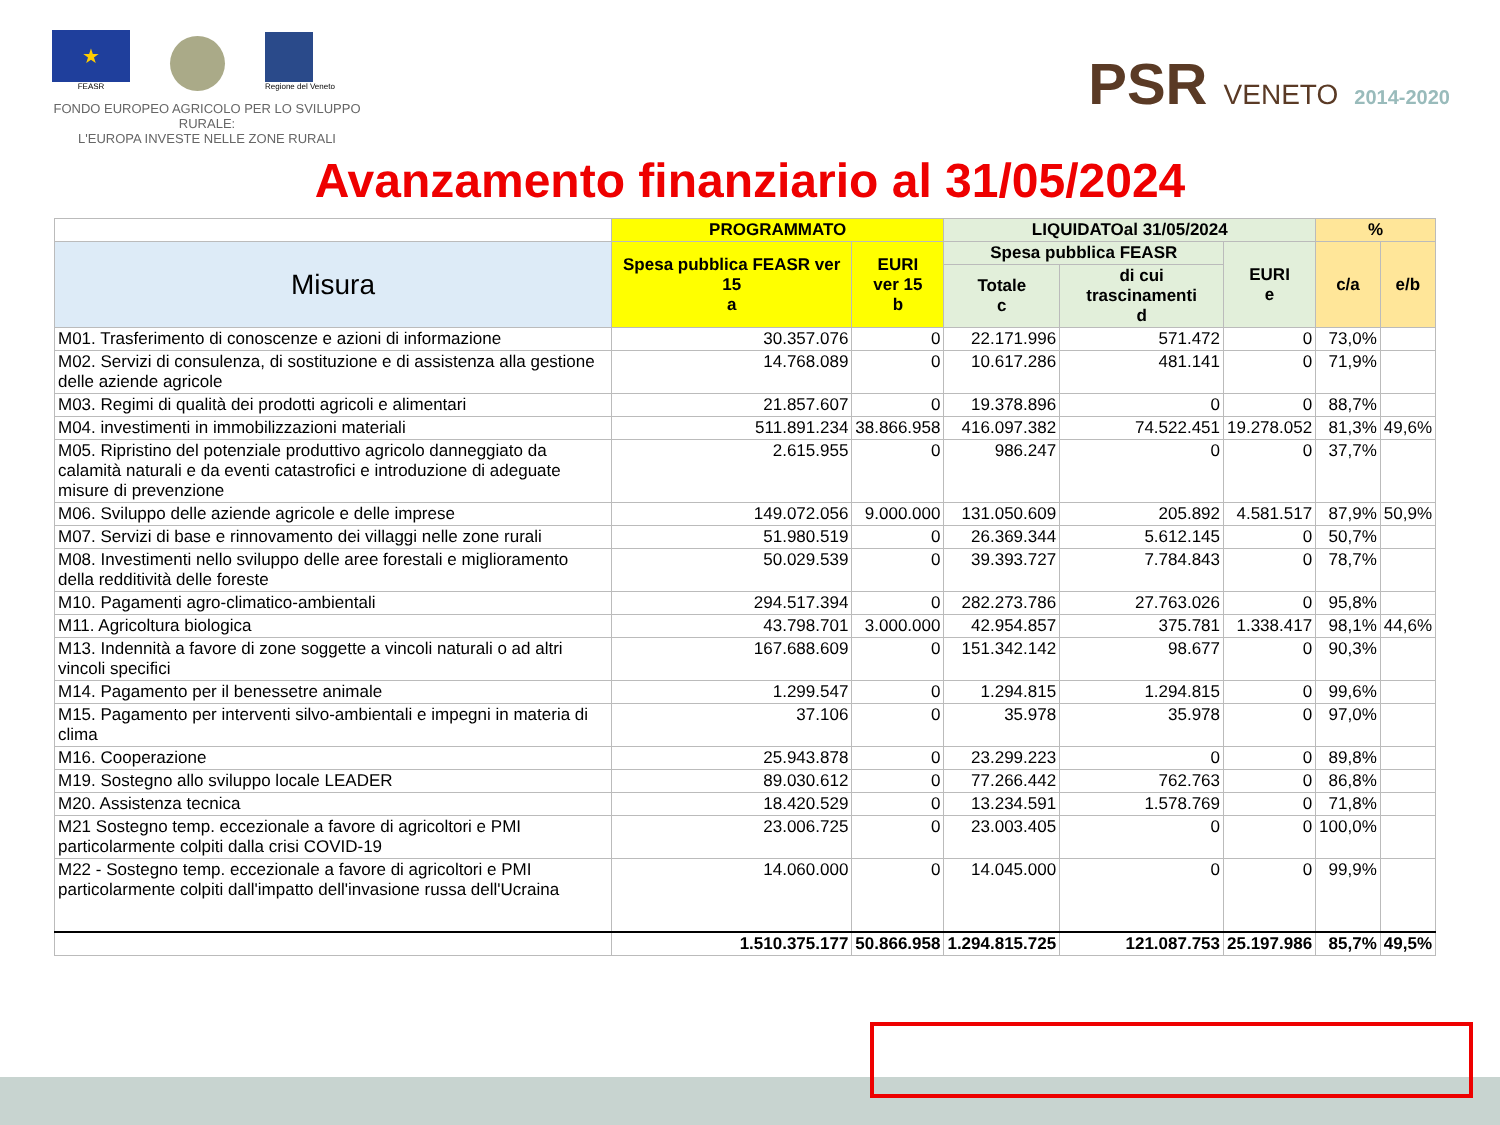★
FEASR
Regione del Veneto
FONDO EUROPEO AGRICOLO PER LO SVILUPPO RURALE:
L'EUROPA INVESTE NELLE ZONE RURALI
PSR VENETO 2014-2020
Avanzamento finanziario al 31/05/2024
| | PROGRAMMATO | | LIQUIDATOal 31/05/2024 | | | % | |
| --- | --- | --- | --- | --- | --- | --- | --- |
| Misura | Spesa pubblica FEASR ver 15 a | EURI ver 15 b | Spesa pubblica FEASR | | EURI e | c/a | e/b |
| | | | Totale c | di cui trascinamenti d | | | |
| M01. Trasferimento di conoscenze e azioni di informazione | 30.357.076 | 0 | 22.171.996 | 571.472 | 0 | 73,0% | |
| M02. Servizi di consulenza, di sostituzione e di assistenza alla gestione delle aziende agricole | 14.768.089 | 0 | 10.617.286 | 481.141 | 0 | 71,9% | |
| M03. Regimi di qualità dei prodotti agricoli e alimentari | 21.857.607 | 0 | 19.378.896 | 0 | 0 | 88,7% | |
| M04. investimenti in immobilizzazioni materiali | 511.891.234 | 38.866.958 | 416.097.382 | 74.522.451 | 19.278.052 | 81,3% | 49,6% |
| M05. Ripristino del potenziale produttivo agricolo danneggiato da calamità naturali e da eventi catastrofici e introduzione di adeguate misure di prevenzione | 2.615.955 | 0 | 986.247 | 0 | 0 | 37,7% | |
| M06. Sviluppo delle aziende agricole e delle imprese | 149.072.056 | 9.000.000 | 131.050.609 | 205.892 | 4.581.517 | 87,9% | 50,9% |
| M07. Servizi di base e rinnovamento dei villaggi nelle zone rurali | 51.980.519 | 0 | 26.369.344 | 5.612.145 | 0 | 50,7% | |
| M08. Investimenti nello sviluppo delle aree forestali e miglioramento della redditività delle foreste | 50.029.539 | 0 | 39.393.727 | 7.784.843 | 0 | 78,7% | |
| M10. Pagamenti agro-climatico-ambientali | 294.517.394 | 0 | 282.273.786 | 27.763.026 | 0 | 95,8% | |
| M11. Agricoltura biologica | 43.798.701 | 3.000.000 | 42.954.857 | 375.781 | 1.338.417 | 98,1% | 44,6% |
| M13. Indennità a favore di zone soggette a vincoli naturali o ad altri vincoli specifici | 167.688.609 | 0 | 151.342.142 | 98.677 | 0 | 90,3% | |
| M14. Pagamento per il benessetre animale | 1.299.547 | 0 | 1.294.815 | 1.294.815 | 0 | 99,6% | |
| M15. Pagamento per interventi silvo-ambientali e impegni in materia di clima | 37.106 | 0 | 35.978 | 35.978 | 0 | 97,0% | |
| M16. Cooperazione | 25.943.878 | 0 | 23.299.223 | 0 | 0 | 89,8% | |
| M19. Sostegno allo sviluppo locale LEADER | 89.030.612 | 0 | 77.266.442 | 762.763 | 0 | 86,8% | |
| M20. Assistenza tecnica | 18.420.529 | 0 | 13.234.591 | 1.578.769 | 0 | 71,8% | |
| M21 Sostegno temp. eccezionale a favore di agricoltori e PMI particolarmente colpiti dalla crisi COVID-19 | 23.006.725 | 0 | 23.003.405 | 0 | 0 | 100,0% | |
| M22 - Sostegno temp. eccezionale a favore di agricoltori e PMI particolarmente colpiti dall'impatto dell'invasione russa dell'Ucraina | 14.060.000 | 0 | 14.045.000 | 0 | 0 | 99,9% | |
| | 1.510.375.177 | 50.866.958 | 1.294.815.725 | 121.087.753 | 25.197.986 | 85,7% | 49,5% |